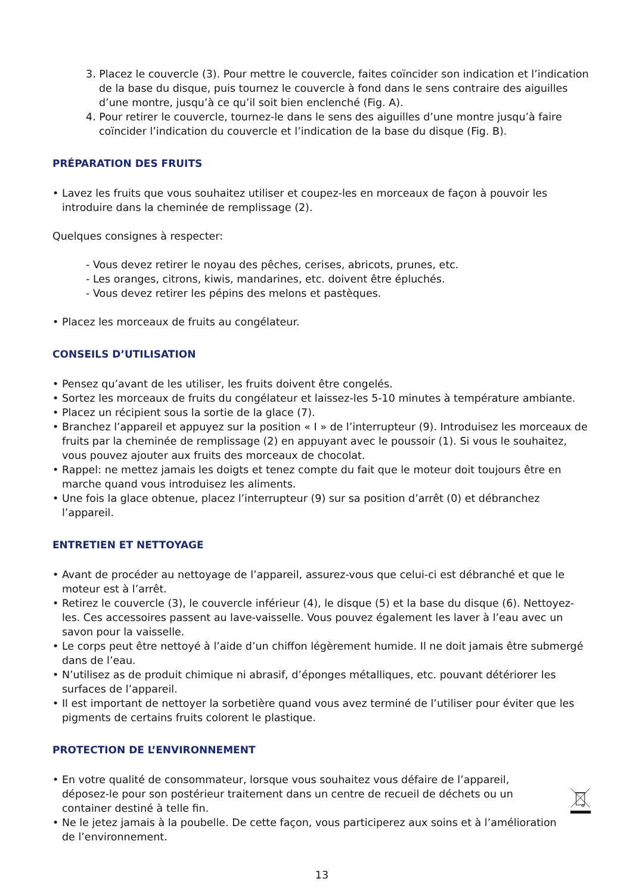3. Placez le couvercle (3). Pour mettre le couvercle, faites coïncider son indication et l’indication de la base du disque, puis tournez le couvercle à fond dans le sens contraire des aiguilles d’une montre, jusqu’à ce qu’il soit bien enclenché (Fig. A).
4. Pour retirer le couvercle, tournez-le dans le sens des aiguilles d’une montre jusqu’à faire coïncider l’indication du couvercle et l’indication de la base du disque (Fig. B).
PRÉPARATION DES FRUITS
• Lavez les fruits que vous souhaitez utiliser et coupez-les en morceaux de façon à pouvoir les introduire dans la cheminée de remplissage (2).
Quelques consignes à respecter:
- Vous devez retirer le noyau des pêches, cerises, abricots, prunes, etc.
- Les oranges, citrons, kiwis, mandarines, etc. doivent être épluchés.
- Vous devez retirer les pépins des melons et pastèques.
• Placez les morceaux de fruits au congélateur.
CONSEILS D’UTILISATION
• Pensez qu’avant de les utiliser, les fruits doivent être congelés.
• Sortez les morceaux de fruits du congélateur et laissez-les 5-10 minutes à température ambiante.
• Placez un récipient sous la sortie de la glace (7).
• Branchez l’appareil et appuyez sur la position « I » de l’interrupteur (9). Introduisez les morceaux de fruits par la cheminée de remplissage (2) en appuyant avec le poussoir (1). Si vous le souhaitez, vous pouvez ajouter aux fruits des morceaux de chocolat.
• Rappel: ne mettez jamais les doigts et tenez compte du fait que le moteur doit toujours être en marche quand vous introduisez les aliments.
• Une fois la glace obtenue, placez l’interrupteur (9) sur sa position d’arrêt (0) et débranchez l’appareil.
ENTRETIEN ET NETTOYAGE
• Avant de procéder au nettoyage de l’appareil, assurez-vous que celui-ci est débranché et que le moteur est à l’arrêt.
• Retirez le couvercle (3), le couvercle inférieur (4), le disque (5) et la base du disque (6). Nettoyez-les. Ces accessoires passent au lave-vaisselle. Vous pouvez également les laver à l’eau avec un savon pour la vaisselle.
• Le corps peut être nettoyé à l’aide d’un chiffon légèrement humide. Il ne doit jamais être submergé dans de l’eau.
• N’utilisez as de produit chimique ni abrasif, d’éponges métalliques, etc. pouvant détériorer les surfaces de l’appareil.
• Il est important de nettoyer la sorbetière quand vous avez terminé de l’utiliser pour éviter que les pigments de certains fruits colorent le plastique.
PROTECTION DE L’ENVIRONNEMENT
• En votre qualité de consommateur, lorsque vous souhaitez vous défaire de l’appareil, déposez-le pour son postérieur traitement dans un centre de recueil de déchets ou un container destiné à telle fin.
• Ne le jetez jamais à la poubelle. De cette façon, vous participerez aux soins et à l’amélioration de l’environnement.
13